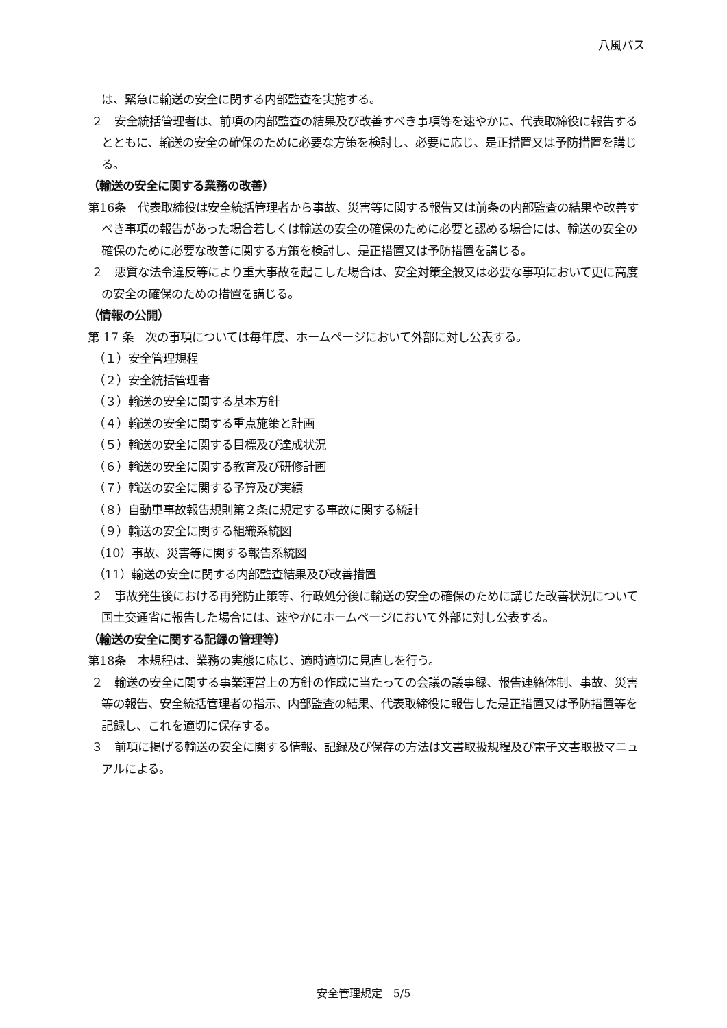八風バス
は、緊急に輸送の安全に関する内部監査を実施する。
２　安全統括管理者は、前項の内部監査の結果及び改善すべき事項等を速やかに、代表取締役に報告するとともに、輸送の安全の確保のために必要な方策を検討し、必要に応じ、是正措置又は予防措置を講じる。
（輸送の安全に関する業務の改善）
第16条　代表取締役は安全統括管理者から事故、災害等に関する報告又は前条の内部監査の結果や改善すべき事項の報告があった場合若しくは輸送の安全の確保のために必要と認める場合には、輸送の安全の確保のために必要な改善に関する方策を検討し、是正措置又は予防措置を講じる。
２　悪質な法令違反等により重大事故を起こした場合は、安全対策全般又は必要な事項において更に高度の安全の確保のための措置を講じる。
（情報の公開）
第 17 条　次の事項については毎年度、ホームページにおいて外部に対し公表する。
（１）安全管理規程
（２）安全統括管理者
（３）輸送の安全に関する基本方針
（４）輸送の安全に関する重点施策と計画
（５）輸送の安全に関する目標及び達成状況
（６）輸送の安全に関する教育及び研修計画
（７）輸送の安全に関する予算及び実績
（８）自動車事故報告規則第２条に規定する事故に関する統計
（９）輸送の安全に関する組織系統図
（10）事故、災害等に関する報告系統図
（11）輸送の安全に関する内部監査結果及び改善措置
２　事故発生後における再発防止策等、行政処分後に輸送の安全の確保のために講じた改善状況について国土交通省に報告した場合には、速やかにホームページにおいて外部に対し公表する。
（輸送の安全に関する記録の管理等）
第18条　本規程は、業務の実態に応じ、適時適切に見直しを行う。
２　輸送の安全に関する事業運営上の方針の作成に当たっての会議の議事録、報告連絡体制、事故、災害等の報告、安全統括管理者の指示、内部監査の結果、代表取締役に報告した是正措置又は予防措置等を記録し、これを適切に保存する。
３　前項に掲げる輸送の安全に関する情報、記録及び保存の方法は文書取扱規程及び電子文書取扱マニュアルによる。
安全管理規定　5/5